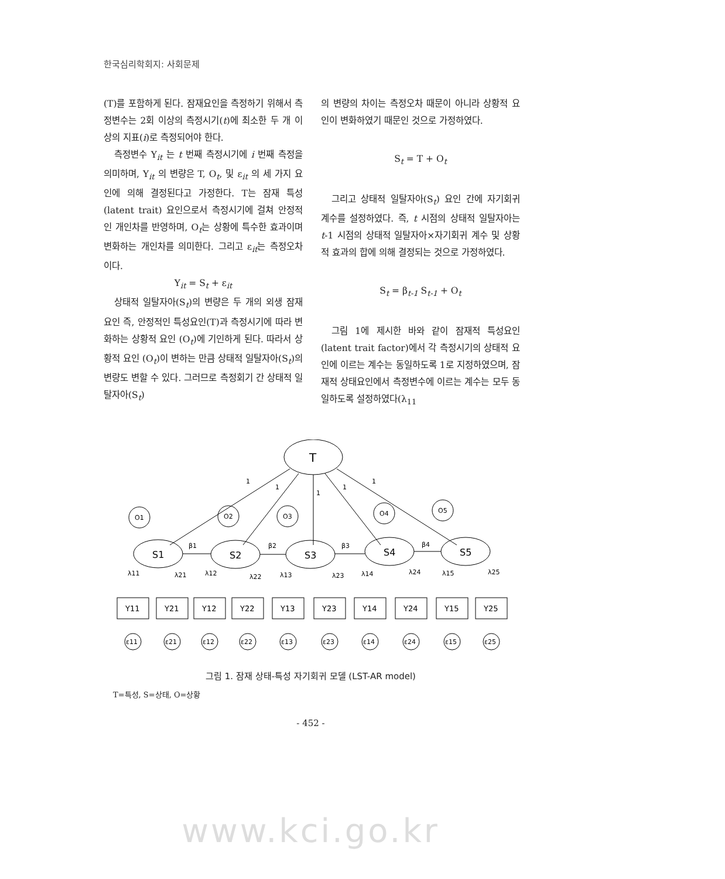한국심리학회지: 사회문제
(T)를 포함하게 된다. 잠재요인을 측정하기 위해서 측정변수는 2회 이상의 측정시기(t)에 최소한 두 개 이상의 지표(i)로 측정되어야 한다.
측정변수 Y<sub>it</sub> 는 t 번째 측정시기에 i 번째 측정을 의미하며, Y<sub>it</sub> 의 변량은 T, O<sub>t</sub>, 및 ε<sub>it</sub> 의 세 가지 요인에 의해 결정된다고 가정한다. T는 잠재 특성(latent trait) 요인으로서 측정시기에 걸쳐 안정적인 개인차를 반영하며, O<sub>t</sub>는 상황에 특수한 효과이며 변화하는 개인차를 의미한다. 그리고 ε<sub>it</sub>는 측정오차이다.
Y<sub>it</sub> = S<sub>t</sub> + ε<sub>it</sub>
상태적 일탈자아(S<sub>t</sub>)의 변량은 두 개의 외생 잠재요인 즉, 안정적인 특성요인(T)과 측정시기에 따라 변화하는 상황적 요인 (O<sub>t</sub>)에 기인하게 된다. 따라서 상황적 요인 (O<sub>t</sub>)이 변하는 만큼 상태적 일탈자아(S<sub>t</sub>)의 변량도 변할 수 있다. 그러므로 측정회기 간 상태적 일탈자아(S<sub>t</sub>)
의 변량의 차이는 측정오차 때문이 아니라 상황적 요인이 변화하였기 때문인 것으로 가정하였다.
S<sub>t</sub> = T + O<sub>t</sub>
그리고 상태적 일탈자아(S<sub>t</sub>) 요인 간에 자기회귀 계수를 설정하였다. 즉, t 시점의 상태적 일탈자아는 t-1 시점의 상태적 일탈자아×자기회귀 계수 및 상황적 효과의 합에 의해 결정되는 것으로 가정하였다.
S<sub>t</sub> = β<sub>t-1</sub> S<sub>t-1</sub> + O<sub>t</sub>
그림 1에 제시한 바와 같이 잠재적 특성요인(latent trait factor)에서 각 측정시기의 상태적 요인에 이르는 계수는 동일하도록 1로 지정하였으며, 잠재적 상태요인에서 측정변수에 이르는 계수는 모두 동일하도록 설정하였다(λ<sub>11</sub>
T
1
1
1
1
1
O1
O2
O3
O4
O5
S1
S2
S3
S4
S5
β1
β2
β3
β4
λ11
λ21
λ12
λ22
λ13
λ23
λ14
λ24
λ15
λ25
Y11
Y21
Y12
Y22
Y13
Y23
Y14
Y24
Y15
Y25
ε11
ε21
ε12
ε22
ε13
ε23
ε14
ε24
ε15
ε25
그림 1. 잠재 상태-특성 자기회귀 모델 (LST-AR model)
T=특성, S=상태, O=상황
- 452 -
www.kci.go.kr